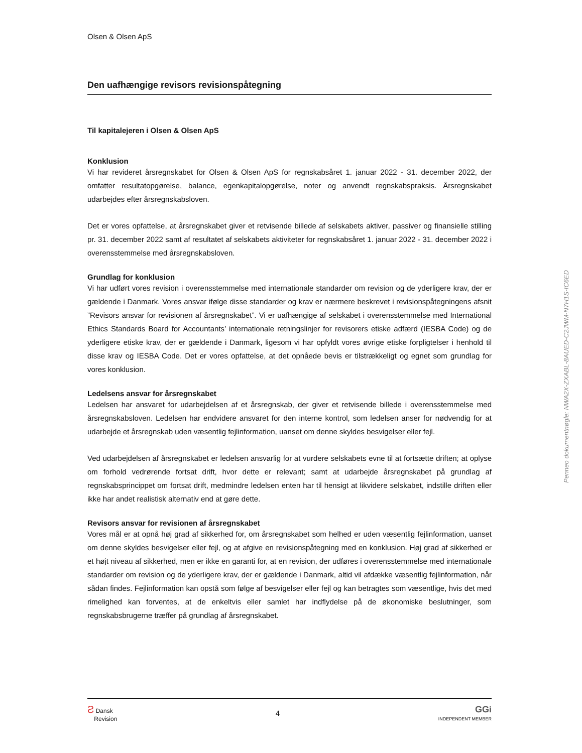Olsen & Olsen ApS
Den uafhængige revisors revisionspåtegning
Til kapitalejeren i Olsen & Olsen ApS
Konklusion
Vi har revideret årsregnskabet for Olsen & Olsen ApS for regnskabsåret 1. januar 2022 - 31. december 2022, der omfatter resultatopgørelse, balance, egenkapitalopgørelse, noter og anvendt regnskabspraksis. Årsregnskabet udarbejdes efter årsregnskabsloven.
Det er vores opfattelse, at årsregnskabet giver et retvisende billede af selskabets aktiver, passiver og finansielle stilling pr. 31. december 2022 samt af resultatet af selskabets aktiviteter for regnskabsåret 1. januar 2022 - 31. december 2022 i overensstemmelse med årsregnskabsloven.
Grundlag for konklusion
Vi har udført vores revision i overensstemmelse med internationale standarder om revision og de yderligere krav, der er gældende i Danmark. Vores ansvar ifølge disse standarder og krav er nærmere beskrevet i revisionspåtegningens afsnit ”Revisors ansvar for revisionen af årsregnskabet”. Vi er uafhængige af selskabet i overensstemmelse med International Ethics Standards Board for Accountants’ internationale retningslinjer for revisorers etiske adfærd (IESBA Code) og de yderligere etiske krav, der er gældende i Danmark, ligesom vi har opfyldt vores øvrige etiske forpligtelser i henhold til disse krav og IESBA Code. Det er vores opfattelse, at det opnåede bevis er tilstrækkeligt og egnet som grundlag for vores konklusion.
Ledelsens ansvar for årsregnskabet
Ledelsen har ansvaret for udarbejdelsen af et årsregnskab, der giver et retvisende billede i overensstemmelse med årsregnskabsloven. Ledelsen har endvidere ansvaret for den interne kontrol, som ledelsen anser for nødvendig for at udarbejde et årsregnskab uden væsentlig fejlinformation, uanset om denne skyldes besvigelser eller fejl.
Ved udarbejdelsen af årsregnskabet er ledelsen ansvarlig for at vurdere selskabets evne til at fortsætte driften; at oplyse om forhold vedrørende fortsat drift, hvor dette er relevant; samt at udarbejde årsregnskabet på grundlag af regnskabsprincippet om fortsat drift, medmindre ledelsen enten har til hensigt at likvidere selskabet, indstille driften eller ikke har andet realistisk alternativ end at gøre dette.
Revisors ansvar for revisionen af årsregnskabet
Vores mål er at opnå høj grad af sikkerhed for, om årsregnskabet som helhed er uden væsentlig fejlinformation, uanset om denne skyldes besvigelser eller fejl, og at afgive en revisionspåtegning med en konklusion. Høj grad af sikkerhed er et højt niveau af sikkerhed, men er ikke en garanti for, at en revision, der udføres i overensstemmelse med internationale standarder om revision og de yderligere krav, der er gældende i Danmark, altid vil afdække væsentlig fejlinformation, når sådan findes. Fejlinformation kan opstå som følge af besvigelser eller fejl og kan betragtes som væsentlige, hvis det med rimelighed kan forventes, at de enkeltvis eller samlet har indflydelse på de økonomiske beslutninger, som regnskabsbrugerne træffer på grundlag af årsregnskabet.
Ƨ Dansk
Revision
4
GGi
INDEPENDENT MEMBER
Penneo dokumentnøgle: NWA2X-ZXABL-8AUED-C2JWM-N7H1S-IC6ED